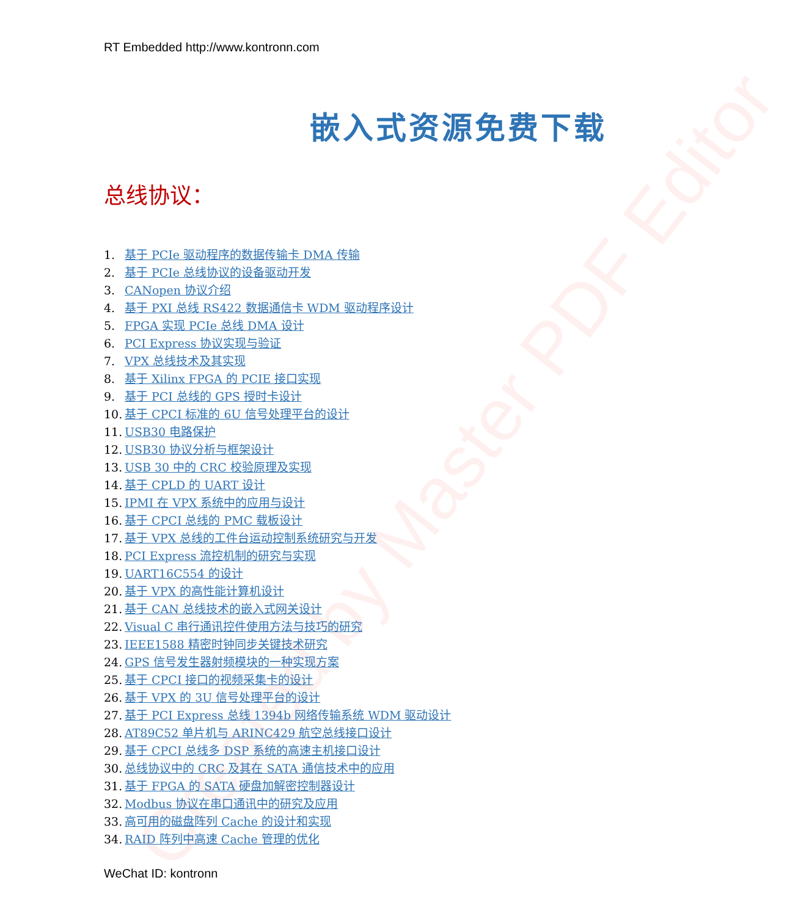Created by Master PDF Editor
RT Embedded http://www.kontronn.com
嵌入式资源免费下载
总线协议：
1. 基于 PCIe 驱动程序的数据传输卡 DMA 传输
2. 基于 PCIe 总线协议的设备驱动开发
3. CANopen 协议介绍
4. 基于 PXI 总线 RS422 数据通信卡 WDM 驱动程序设计
5. FPGA 实现 PCIe 总线 DMA 设计
6. PCI Express 协议实现与验证
7. VPX 总线技术及其实现
8. 基于 Xilinx FPGA 的 PCIE 接口实现
9. 基于 PCI 总线的 GPS 授时卡设计
10. 基于 CPCI 标准的 6U 信号处理平台的设计
11. USB30 电路保护
12. USB30 协议分析与框架设计
13. USB 30 中的 CRC 校验原理及实现
14. 基于 CPLD 的 UART 设计
15. IPMI 在 VPX 系统中的应用与设计
16. 基于 CPCI 总线的 PMC 载板设计
17. 基于 VPX 总线的工件台运动控制系统研究与开发
18. PCI Express 流控机制的研究与实现
19. UART16C554 的设计
20. 基于 VPX 的高性能计算机设计
21. 基于 CAN 总线技术的嵌入式网关设计
22. Visual C 串行通讯控件使用方法与技巧的研究
23. IEEE1588 精密时钟同步关键技术研究
24. GPS 信号发生器射频模块的一种实现方案
25. 基于 CPCI 接口的视频采集卡的设计
26. 基于 VPX 的 3U 信号处理平台的设计
27. 基于 PCI Express 总线 1394b 网络传输系统 WDM 驱动设计
28. AT89C52 单片机与 ARINC429 航空总线接口设计
29. 基于 CPCI 总线多 DSP 系统的高速主机接口设计
30. 总线协议中的 CRC 及其在 SATA 通信技术中的应用
31. 基于 FPGA 的 SATA 硬盘加解密控制器设计
32. Modbus 协议在串口通讯中的研究及应用
33. 高可用的磁盘阵列 Cache 的设计和实现
34. RAID 阵列中高速 Cache 管理的优化
WeChat ID: kontronn